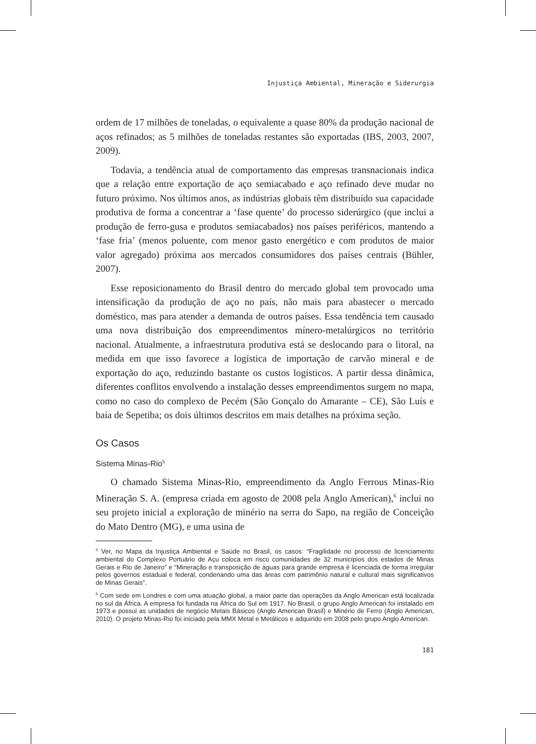Injustiça Ambiental, Mineração e Siderurgia
ordem de 17 milhões de toneladas, o equivalente a quase 80% da produção nacional de aços refinados; as 5 milhões de toneladas restantes são exportadas (IBS, 2003, 2007, 2009).
Todavia, a tendência atual de comportamento das empresas transnacionais indica que a relação entre exportação de aço semiacabado e aço refinado deve mudar no futuro próximo. Nos últimos anos, as indústrias globais têm distribuído sua capacidade produtiva de forma a concentrar a ‘fase quente’ do processo siderúrgico (que inclui a produção de ferro-gusa e produtos semiacabados) nos países periféricos, mantendo a ‘fase fria’ (menos poluente, com menor gasto energético e com produtos de maior valor agregado) próxima aos mercados consumidores dos países centrais (Bühler, 2007).
Esse reposicionamento do Brasil dentro do mercado global tem provocado uma intensificação da produção de aço no país, não mais para abastecer o mercado doméstico, mas para atender a demanda de outros países. Essa tendência tem causado uma nova distribuição dos empreendimentos mínero-metalúrgicos no território nacional. Atualmente, a infraestrutura produtiva está se deslocando para o litoral, na medida em que isso favorece a logística de importação de carvão mineral e de exportação do aço, reduzindo bastante os custos logísticos. A partir dessa dinâmica, diferentes conflitos envolvendo a instalação desses empreendimentos surgem no mapa, como no caso do complexo de Pecém (São Gonçalo do Amarante – CE), São Luís e baía de Sepetiba; os dois últimos descritos em mais detalhes na próxima seção.
Os Casos
Sistema Minas-Rio<sup>5</sup>
O chamado Sistema Minas-Rio, empreendimento da Anglo Ferrous Minas-Rio Mineração S. A. (empresa criada em agosto de 2008 pela Anglo American),<sup>6</sup> inclui no seu projeto inicial a exploração de minério na serra do Sapo, na região de Conceição do Mato Dentro (MG), e uma usina de
<sup>5</sup> Ver, no Mapa da Injustiça Ambiental e Saúde no Brasil, os casos: “Fragilidade no processo de licenciamento ambiental do Complexo Portuário de Açu coloca em risco comunidades de 32 municípios dos estados de Minas Gerais e Rio de Janeiro” e “Mineração e transposição de águas para grande empresa é licenciada de forma irregular pelos governos estadual e federal, condenando uma das áreas com patrimônio natural e cultural mais significativos de Minas Gerais”.
<sup>6</sup> Com sede em Londres e com uma atuação global, a maior parte das operações da Anglo American está localizada no sul da África. A empresa foi fundada na África do Sul em 1917. No Brasil, o grupo Anglo American foi instalado em 1973 e possui as unidades de negócio Metais Básicos (Anglo American Brasil) e Minério de Ferro (Anglo American, 2010). O projeto Minas-Rio foi iniciado pela MMX Metal e Metálicos e adquirido em 2008 pelo grupo Anglo American.
181